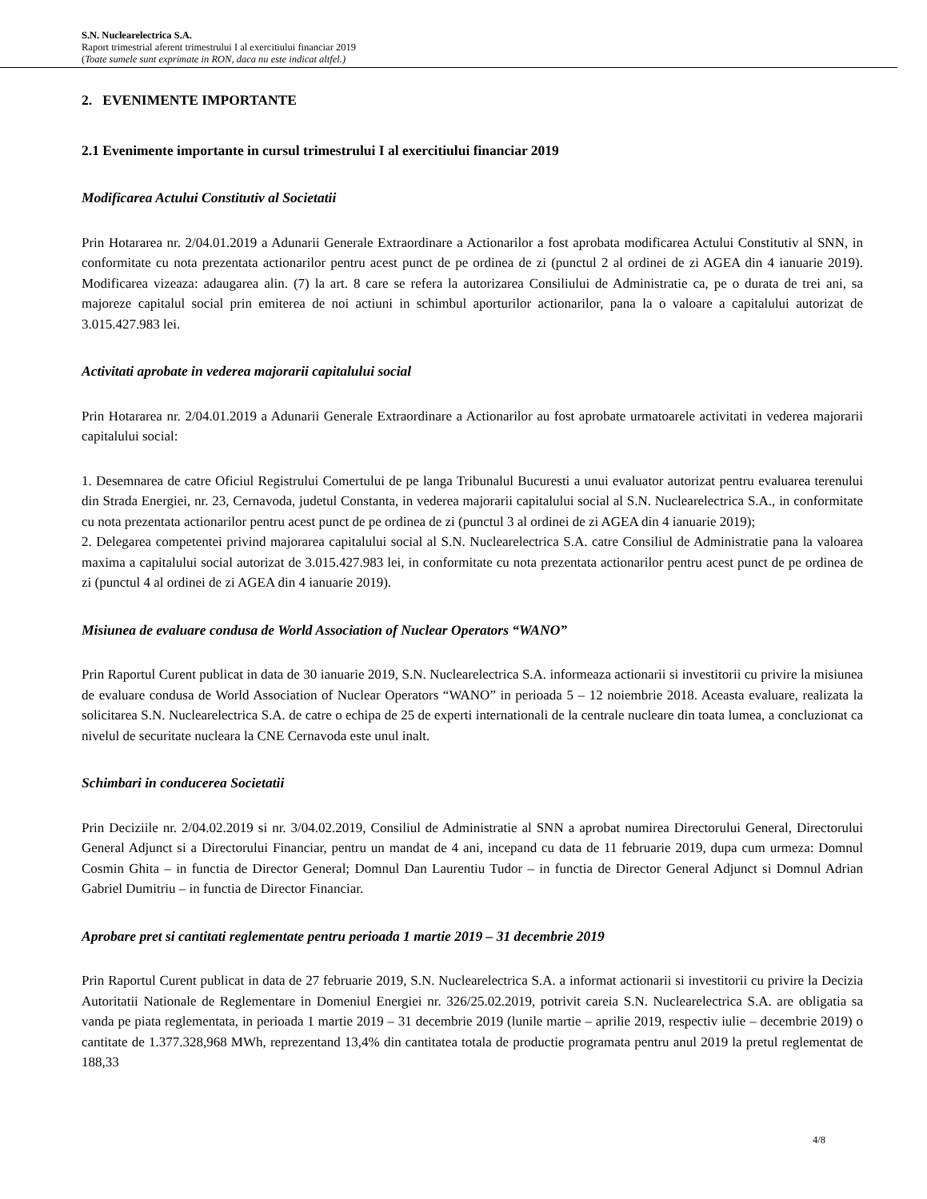S.N. Nuclearelectrica S.A.
Raport trimestrial aferent trimestrului I al exercitiului financiar 2019
(Toate sumele sunt exprimate in RON, daca nu este indicat altfel.)
2. EVENIMENTE IMPORTANTE
2.1 Evenimente importante in cursul trimestrului I al exercitiului financiar 2019
Modificarea Actului Constitutiv al Societatii
Prin Hotararea nr. 2/04.01.2019 a Adunarii Generale Extraordinare a Actionarilor a fost aprobata modificarea Actului Constitutiv al SNN, in conformitate cu nota prezentata actionarilor pentru acest punct de pe ordinea de zi (punctul 2 al ordinei de zi AGEA din 4 ianuarie 2019). Modificarea vizeaza: adaugarea alin. (7) la art. 8 care se refera la autorizarea Consiliului de Administratie ca, pe o durata de trei ani, sa majoreze capitalul social prin emiterea de noi actiuni in schimbul aporturilor actionarilor, pana la o valoare a capitalului autorizat de 3.015.427.983 lei.
Activitati aprobate in vederea majorarii capitalului social
Prin Hotararea nr. 2/04.01.2019 a Adunarii Generale Extraordinare a Actionarilor au fost aprobate urmatoarele activitati in vederea majorarii capitalului social:
1. Desemnarea de catre Oficiul Registrului Comertului de pe langa Tribunalul Bucuresti a unui evaluator autorizat pentru evaluarea terenului din Strada Energiei, nr. 23, Cernavoda, judetul Constanta, in vederea majorarii capitalului social al S.N. Nuclearelectrica S.A., in conformitate cu nota prezentata actionarilor pentru acest punct de pe ordinea de zi (punctul 3 al ordinei de zi AGEA din 4 ianuarie 2019);
2. Delegarea competentei privind majorarea capitalului social al S.N. Nuclearelectrica S.A. catre Consiliul de Administratie pana la valoarea maxima a capitalului social autorizat de 3.015.427.983 lei, in conformitate cu nota prezentata actionarilor pentru acest punct de pe ordinea de zi (punctul 4 al ordinei de zi AGEA din 4 ianuarie 2019).
Misiunea de evaluare condusa de World Association of Nuclear Operators “WANO”
Prin Raportul Curent publicat in data de 30 ianuarie 2019, S.N. Nuclearelectrica S.A. informeaza actionarii si investitorii cu privire la misiunea de evaluare condusa de World Association of Nuclear Operators “WANO” in perioada 5 – 12 noiembrie 2018. Aceasta evaluare, realizata la solicitarea S.N. Nuclearelectrica S.A. de catre o echipa de 25 de experti internationali de la centrale nucleare din toata lumea, a concluzionat ca nivelul de securitate nucleara la CNE Cernavoda este unul inalt.
Schimbari in conducerea Societatii
Prin Deciziile nr. 2/04.02.2019 si nr. 3/04.02.2019, Consiliul de Administratie al SNN a aprobat numirea Directorului General, Directorului General Adjunct si a Directorului Financiar, pentru un mandat de 4 ani, incepand cu data de 11 februarie 2019, dupa cum urmeza: Domnul Cosmin Ghita – in functia de Director General; Domnul Dan Laurentiu Tudor – in functia de Director General Adjunct si Domnul Adrian Gabriel Dumitriu – in functia de Director Financiar.
Aprobare pret si cantitati reglementate pentru perioada 1 martie 2019 – 31 decembrie 2019
Prin Raportul Curent publicat in data de 27 februarie 2019, S.N. Nuclearelectrica S.A. a informat actionarii si investitorii cu privire la Decizia Autoritatii Nationale de Reglementare in Domeniul Energiei nr. 326/25.02.2019, potrivit careia S.N. Nuclearelectrica S.A. are obligatia sa vanda pe piata reglementata, in perioada 1 martie 2019 – 31 decembrie 2019 (lunile martie – aprilie 2019, respectiv iulie – decembrie 2019) o cantitate de 1.377.328,968 MWh, reprezentand 13,4% din cantitatea totala de productie programata pentru anul 2019 la pretul reglementat de 188,33
4/8